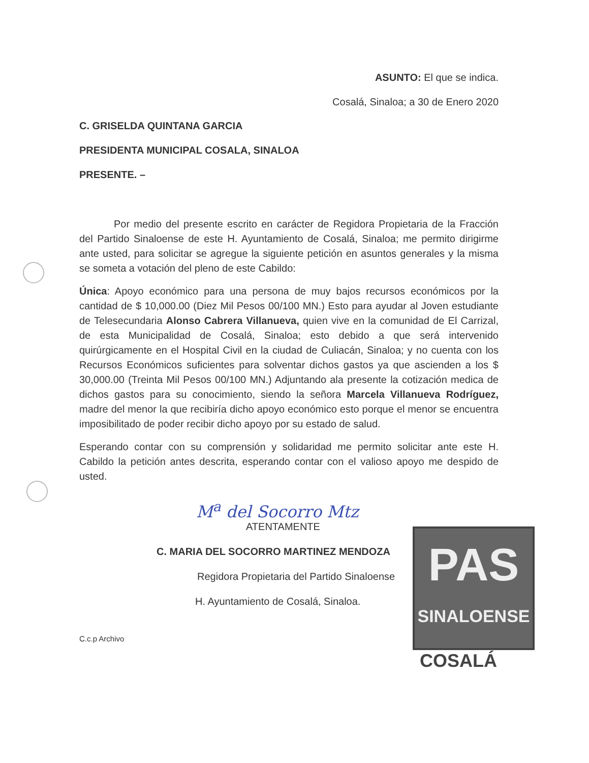ASUNTO: El que se indica.
Cosalá, Sinaloa; a 30 de Enero 2020
C. GRISELDA QUINTANA GARCIA
PRESIDENTA MUNICIPAL COSALA, SINALOA
PRESENTE. –
Por medio del presente escrito en carácter de Regidora Propietaria de la Fracción del Partido Sinaloense de este H. Ayuntamiento de Cosalá, Sinaloa; me permito dirigirme ante usted, para solicitar se agregue la siguiente petición en asuntos generales y la misma se someta a votación del pleno de este Cabildo:
Única: Apoyo económico para una persona de muy bajos recursos económicos por la cantidad de $ 10,000.00 (Diez Mil Pesos 00/100 MN.) Esto para ayudar al Joven estudiante de Telesecundaria Alonso Cabrera Villanueva, quien vive en la comunidad de El Carrizal, de esta Municipalidad de Cosalá, Sinaloa; esto debido a que será intervenido quirúrgicamente en el Hospital Civil en la ciudad de Culiacán, Sinaloa; y no cuenta con los Recursos Económicos suficientes para solventar dichos gastos ya que ascienden a los $ 30,000.00 (Treinta Mil Pesos 00/100 MN.) Adjuntando ala presente la cotización medica de dichos gastos para su conocimiento, siendo la señora Marcela Villanueva Rodríguez, madre del menor la que recibiría dicho apoyo económico esto porque el menor se encuentra imposibilitado de poder recibir dicho apoyo por su estado de salud.
Esperando contar con su comprensión y solidaridad me permito solicitar ante este H. Cabildo la petición antes descrita, esperando contar con el valioso apoyo me despido de usted.
M<sup>a</sup> del Socorro Mtz
ATENTAMENTE
C. MARIA DEL SOCORRO MARTINEZ MENDOZA
Regidora Propietaria del Partido Sinaloense
H. Ayuntamiento de Cosalá, Sinaloa.
C.c.p Archivo
PAS
SINALOENSE
COSALÁ